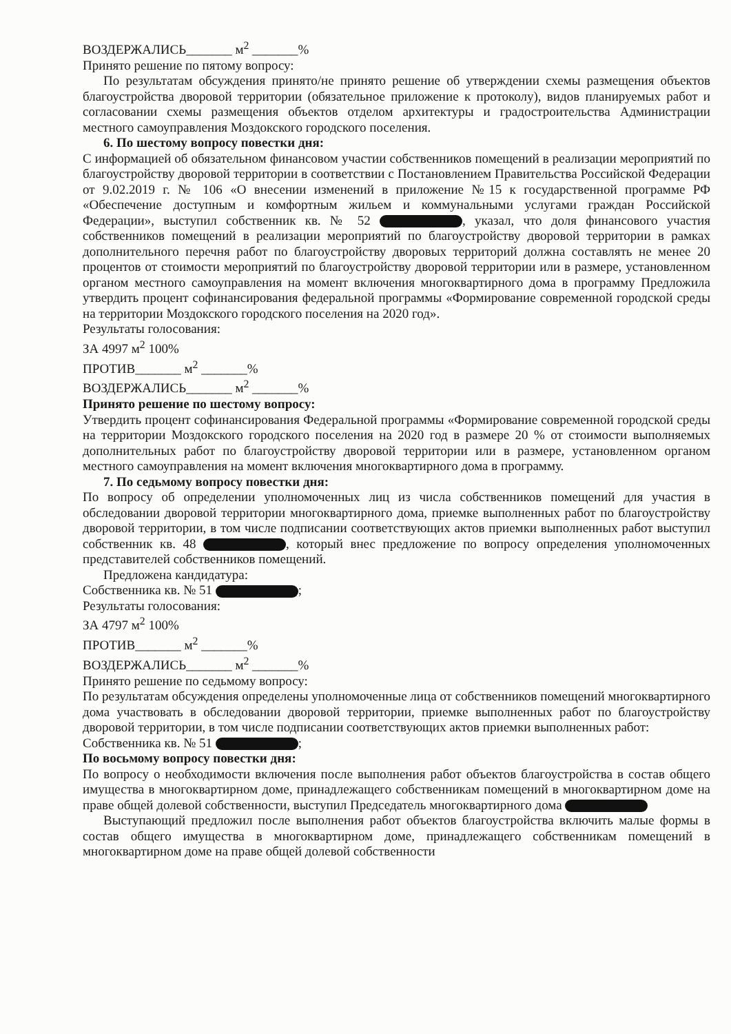ВОЗДЕРЖАЛИСЬ_______ м<sup>2</sup> _______%
Принято решение по пятому вопросу:
По результатам обсуждения принято/не принято решение об утверждении схемы размещения объектов благоустройства дворовой территории (обязательное приложение к протоколу), видов планируемых работ и согласовании схемы размещения объектов отделом архитектуры и градостроительства Администрации местного самоуправления Моздокского городского поселения.
6. По шестому вопросу повестки дня:
С информацией об обязательном финансовом участии собственников помещений в реализации мероприятий по благоустройству дворовой территории в соответствии с Постановлением Правительства Российской Федерации от 9.02.2019 г. № 106 «О внесении изменений в приложение №15 к государственной программе РФ «Обеспечение доступным и комфортным жильем и коммунальными услугами граждан Российской Федерации», выступил собственник кв. № 52 , указал, что доля финансового участия собственников помещений в реализации мероприятий по благоустройству дворовой территории в рамках дополнительного перечня работ по благоустройству дворовых территорий должна составлять не менее 20 процентов от стоимости мероприятий по благоустройству дворовой территории или в размере, установленном органом местного самоуправления на момент включения многоквартирного дома в программу Предложила утвердить процент софинансирования федеральной программы «Формирование современной городской среды на территории Моздокского городского поселения на 2020 год».
Результаты голосования:
ЗА 4997 м<sup>2</sup> 100%
ПРОТИВ_______ м<sup>2</sup> _______%
ВОЗДЕРЖАЛИСЬ_______ м<sup>2</sup> _______%
Принято решение по шестому вопросу:
Утвердить процент софинансирования Федеральной программы «Формирование современной городской среды на территории Моздокского городского поселения на 2020 год в размере 20 % от стоимости выполняемых дополнительных работ по благоустройству дворовой территории или в размере, установленном органом местного самоуправления на момент включения многоквартирного дома в программу.
7. По седьмому вопросу повестки дня:
По вопросу об определении уполномоченных лиц из числа собственников помещений для участия в обследовании дворовой территории многоквартирного дома, приемке выполненных работ по благоустройству дворовой территории, в том числе подписании соответствующих актов приемки выполненных работ выступил собственник кв. 48 , который внес предложение по вопросу определения уполномоченных представителей собственников помещений.
Предложена кандидатура:
Собственника кв. № 51 ;
Результаты голосования:
ЗА 4797 м<sup>2</sup> 100%
ПРОТИВ_______ м<sup>2</sup> _______%
ВОЗДЕРЖАЛИСЬ_______ м<sup>2</sup> _______%
Принято решение по седьмому вопросу:
По результатам обсуждения определены уполномоченные лица от собственников помещений многоквартирного дома участвовать в обследовании дворовой территории, приемке выполненных работ по благоустройству дворовой территории, в том числе подписании соответствующих актов приемки выполненных работ:
Собственника кв. № 51 ;
По восьмому вопросу повестки дня:
По вопросу о необходимости включения после выполнения работ объектов благоустройства в состав общего имущества в многоквартирном доме, принадлежащего собственникам помещений в многоквартирном доме на праве общей долевой собственности, выступил Председатель многоквартирного дома
Выступающий предложил после выполнения работ объектов благоустройства включить малые формы в состав общего имущества в многоквартирном доме, принадлежащего собственникам помещений в многоквартирном доме на праве общей долевой собственности